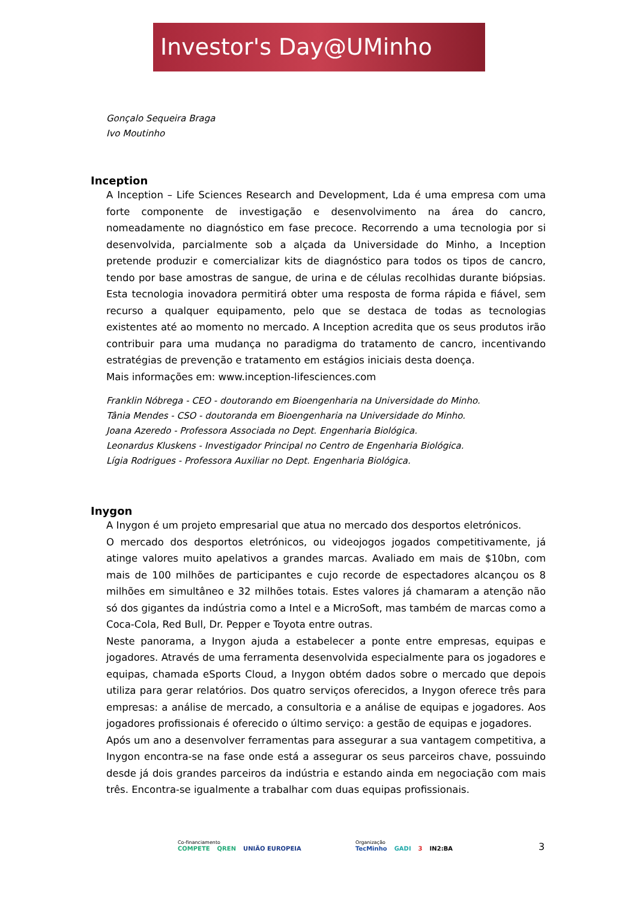Investor's Day@UMinho
Gonçalo Sequeira Braga
Ivo Moutinho
Inception
A Inception – Life Sciences Research and Development, Lda é uma empresa com uma forte componente de investigação e desenvolvimento na área do cancro, nomeadamente no diagnóstico em fase precoce. Recorrendo a uma tecnologia por si desenvolvida, parcialmente sob a alçada da Universidade do Minho, a Inception pretende produzir e comercializar kits de diagnóstico para todos os tipos de cancro, tendo por base amostras de sangue, de urina e de células recolhidas durante biópsias. Esta tecnologia inovadora permitirá obter uma resposta de forma rápida e fiável, sem recurso a qualquer equipamento, pelo que se destaca de todas as tecnologias existentes até ao momento no mercado. A Inception acredita que os seus produtos irão contribuir para uma mudança no paradigma do tratamento de cancro, incentivando estratégias de prevenção e tratamento em estágios iniciais desta doença.
Mais informações em: www.inception-lifesciences.com
Franklin Nóbrega - CEO - doutorando em Bioengenharia na Universidade do Minho.
Tânia Mendes - CSO - doutoranda em Bioengenharia na Universidade do Minho.
Joana Azeredo - Professora Associada no Dept. Engenharia Biológica.
Leonardus Kluskens - Investigador Principal no Centro de Engenharia Biológica.
Lígia Rodrigues - Professora Auxiliar no Dept. Engenharia Biológica.
Inygon
A Inygon é um projeto empresarial que atua no mercado dos desportos eletrónicos.
O mercado dos desportos eletrónicos, ou videojogos jogados competitivamente, já atinge valores muito apelativos a grandes marcas. Avaliado em mais de $10bn, com mais de 100 milhões de participantes e cujo recorde de espectadores alcançou os 8 milhões em simultâneo e 32 milhões totais. Estes valores já chamaram a atenção não só dos gigantes da indústria como a Intel e a MicroSoft, mas também de marcas como a Coca-Cola, Red Bull, Dr. Pepper e Toyota entre outras.
Neste panorama, a Inygon ajuda a estabelecer a ponte entre empresas, equipas e jogadores. Através de uma ferramenta desenvolvida especialmente para os jogadores e equipas, chamada eSports Cloud, a Inygon obtém dados sobre o mercado que depois utiliza para gerar relatórios. Dos quatro serviços oferecidos, a Inygon oferece três para empresas: a análise de mercado, a consultoria e a análise de equipas e jogadores. Aos jogadores profissionais é oferecido o último serviço: a gestão de equipas e jogadores.
Após um ano a desenvolver ferramentas para assegurar a sua vantagem competitiva, a Inygon encontra-se na fase onde está a assegurar os seus parceiros chave, possuindo desde já dois grandes parceiros da indústria e estando ainda em negociação com mais três. Encontra-se igualmente a trabalhar com duas equipas profissionais.
Co-financiamento
COMPETE QREN UNIÃO EUROPEIA
Organização
TecMinho GADI 3 IN2:BA
3